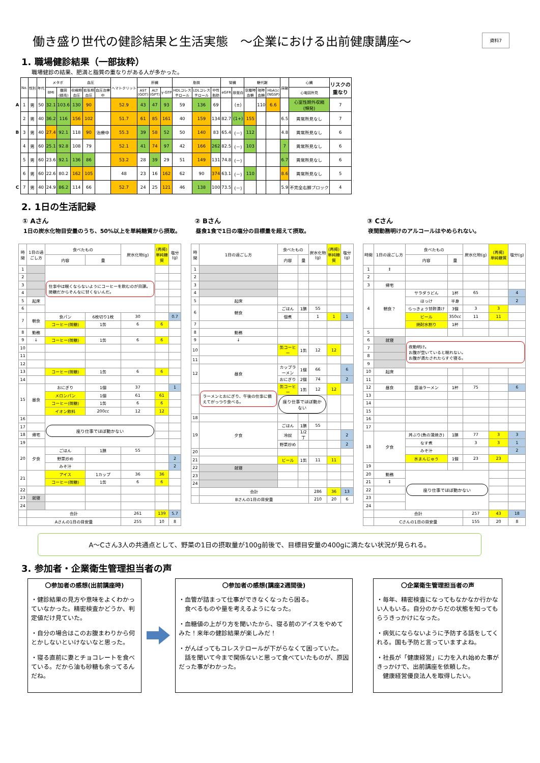働き盛り世代の健診結果と生活実態　～企業における出前健康講座～
資料7
1. 職場健診結果（一部抜粋）
職場健診の結果、肥満と脂質の重なりがある人が多かった。
| | No. | 性別 | 年代 | メタボ | | 血圧 | | | ヘマトクリット | 肝臓 | | | 脂質 | | | 腎臓 | | 糖代謝 | | | 尿酸 | 心臓 | リスクの 重なり |
| | | | | BMI | 腹囲 (臍高) | 収縮期 血圧 | 拡張期 血圧 | 血圧治療 中 | | AST (GOT) | ALT (GPT) | γ-GTP | HDLコレス テロール | LDLコレス テロール | 中性 脂肪 | eGFR | 尿蛋白 | 空腹時 血糖 | 随時 血糖 | HbA1c (NGSP) | | 心電図所見 | |
| A | 1 | 男 | 50 | 32.1 | 103.6 | 130 | 90 | | 52.9 | 43 | 47 | 93 | 59 | 136 | 69 | | (±) | | 110 | 6.6 | | 心室性期外収縮 (頻発) | 7 |
| | 2 | 男 | 40 | 36.2 | 116 | 156 | 102 | | 51.7 | 61 | 85 | 161 | 40 | 159 | 134 | 82.7 | (1+) | 155 | | | 6.5 | 異常所見なし | 7 |
| B | 3 | 男 | 40 | 27.4 | 92.1 | 118 | 90 | 治療中 | 55.3 | 39 | 58 | 52 | 50 | 140 | 83 | 65.4 | (－) | 112 | | | 4.8 | 異常所見なし | 6 |
| | 4 | 男 | 60 | 25.1 | 92.8 | 108 | 79 | | 52.1 | 41 | 74 | 97 | 42 | 166 | 262 | 82.5 | (－) | 103 | | | 7 | 異常所見なし | 6 |
| | 5 | 男 | 60 | 23.6 | 92.1 | 136 | 86 | | 53.2 | 28 | 39 | 29 | 51 | 149 | 131 | 74.8 | (－) | | | | 6.7 | 異常所見なし | 6 |
| | 6 | 男 | 60 | 22.6 | 80.2 | 162 | 105 | | 48 | 23 | 16 | 162 | 62 | 90 | 374 | 63.1 | (－) | 110 | | | 8.6 | 異常所見なし | 5 |
| C | 7 | 男 | 40 | 24.9 | 86.2 | 114 | 66 | | 52.7 | 24 | 25 | 121 | 46 | 138 | 100 | 73.5 | (－) | | | | 5.9 | 不完全右脚ブロック | 4 |
2. 1日の生活記録
① Aさん
1日の炭水化物目安量のうち、50%以上を単純糖質から摂取。
| 時間 | 1日の過ごし方 | 食べたもの | | 炭水化物(g) | (再掲) 単純糖質 | 塩分(g) |
| --- | --- | --- | --- | --- | --- | --- |
| | | 内容 | 量 | | | |
| 1 | | 仕事中は眠くならないようにコーヒーを飲むのが日課。微糖だからそんなに甘くないんだ。 | | | | |
| 2 | | | | | | |
| 3 | | | | | | |
| 4 | | | | | | |
| 5 | 起床 | | | | | |
| 6 | | | | | | |
| 7 | 朝食 | 食パン | 6枚切り1枚 | 30 | | 0.7 |
| | | コーヒー(微糖) | 1缶 | 6 | 6 | |
| 8 | 勤務 | | | | | |
| 9 | ↓ | コーヒー(微糖) | 1缶 | 6 | 6 | |
| 10 | | | | | | |
| 11 | | | | | | |
| 12 | | | | | | |
| 13 | | コーヒー(微糖) | 1缶 | 6 | 6 | |
| 14 | | | | | | |
| 15 | 昼食 | おにぎり | 1個 | 37 | | 1 |
| | | メロンパン | 1個 | 61 | 61 | |
| | | コーヒー(微糖) | 1缶 | 6 | 6 | |
| | | イオン飲料 | 200cc | 12 | 12 | |
| 16 | | 座り仕事でほぼ動かない | | | | |
| 17 | | | | | | |
| 18 | 帰宅 | | | | | |
| 19 | | | | | | |
| 20 | 夕食 | ごはん | 1膳 | 55 | | |
| | | 野菜炒め | | | | 2 |
| | | みそ汁 | | | | 2 |
| 21 | | アイス | 1カップ | 36 | 36 | |
| | | コーヒー(微糖) | 1缶 | 6 | 6 | |
| 22 | | | | | | |
| 23 | 就寝 | | | | | |
| 24 | | | | | | |
| | 合計 | | | 261 | 139 | 5.7 |
| | Aさんの1日の目安量 | | | 255 | 10 | 8 |
② Bさん
昼食1食で1日の塩分の目標量を超えて摂取。
| 時間 | 1日の過ごし方 | 食べたもの | | 炭水化物(g) | (再掲) 単純糖質 | 塩分(g) |
| --- | --- | --- | --- | --- | --- | --- |
| | | 内容 | 量 | | | |
| 1 | | | | | | |
| 2 | | | | | | |
| 3 | | | | | | |
| 4 | | | | | | |
| 5 | 起床 | | | | | |
| 6 | 朝食 | ごはん | 1膳 | 55 | | |
| | | 佃煮 | | 1 | 1 | 1 |
| 7 | | | | | | |
| 8 | 勤務 | | | | | |
| 9 | ↓ | | | | | |
| 10 | | 缶コーヒー | 1缶 | 12 | 12 | |
| 11 | | | | | | |
| 12 | 昼食 | カップラーメン | 1個 | 66 | | 6 |
| | | おにぎり | 2個 | 74 | | 2 |
| | ラーメンとおにぎり、午後の仕事に備えてがっつり食べる。 | 缶コーヒー | 1缶 | 12 | 12 | |
| | | 座り仕事でほぼ動かない | | | | |
| 18 | | | | | | |
| 19 | 夕食 | ごはん | 1膳 | 55 | | |
| | | 冷奴 | 1/2丁 | | | 2 |
| | | 野菜炒め | | | | 2 |
| 20 | | | | | | |
| 21 | | ビール | 1缶 | 11 | 11 | |
| 22 | 就寝 | | | | | |
| 23 | | | | | | |
| 24 | | | | | | |
| | 合計 | | | 286 | 36 | 13 |
| | Bさんの1日の目安量 | | | 210 | 20 | 6 |
③ Cさん
夜間勤務明けのアルコールはやめられない。
| 時間 | 1日の過ごし方 | 食べたもの | | 炭水化物(g) | (再掲) 単純糖質 | 塩分(g) |
| --- | --- | --- | --- | --- | --- | --- |
| | | 内容 | 量 | | | |
| 1 | ↕ | | | | | |
| 2 | | | | | | |
| 3 | 帰宅 | | | | | |
| 4 | 朝食？ | サラダうどん | 1杯 | 65 | | 4 |
| | | ほっけ | 半身 | | | 2 |
| | | らっきょう甘酢漬け | 3個 | 3 | 3 | |
| | | ビール | 350cc | 11 | 11 | |
| | | 焼酎水割り | 1杯 | | | |
| 5 | | | | | | |
| 6 | 就寝 | 夜勤明け。 お腹が空いていると眠れない。 お腹が満たされたらすぐ寝る。 | | | | |
| 7 | | | | | | |
| 8 | | | | | | |
| 9 | | | | | | |
| 10 | 起床 | | | | | |
| 11 | | | | | | |
| 12 | 昼食 | 醤油ラーメン | 1杯 | 75 | | 6 |
| 13 | | | | | | |
| 14 | | | | | | |
| 15 | | | | | | |
| 16 | | | | | | |
| 17 | | | | | | |
| 18 | 夕食 | 丼ぶり(魚の蒲焼き) | 1膳 | 77 | 3 | 3 |
| | | なす煮 | | 3 | 3 | 1 |
| | | みそ汁 | | | | 2 |
| | | 水まんじゅう | 1個 | 23 | 23 | |
| 19 | | | | | | |
| 20 | 勤務 | 座り仕事でほぼ動かない | | | | |
| 21 | ↕ | | | | | |
| 22 | | | | | | |
| 23 | | | | | | |
| 24 | | | | | | |
| | 合計 | | | 257 | 43 | 18 |
| | Cさんの1日の目安量 | | | 155 | 20 | 8 |
A～Cさん3人の共通点として、野菜の1日の摂取量が100g前後で、目標目安量の400gに満たない状況が見られる。
3. 参加者・企業衛生管理担当者の声
〇参加者の感想(出前講座時)
・健診結果の見方や意味をよくわかっていなかった。精密検査かどうか、判定値だけ見ていた。
・自分の場合はこのお腹まわりから何とかしないといけないなと思った。
・寝る直前に妻とチョコレートを食べている。だから油も砂糖も余ってるんだね。
〇参加者の感想(講座2週間後)
・血管が詰まって仕事ができなくなったら困る。
　食べるものや量を考えるようになった。
・血糖値の上がり方を聞いたから、寝る前のアイスをやめてみた！来年の健診結果が楽しみだ！
・がんばってもコレステロールが下がらなくて困っていた。
　話を聞いて今まで関係ないと思って食べていたものが、原因だった事がわかった。
〇企業衛生管理担当者の声
・毎年、精密検査になってもなかなか行かない人もいる。自分のからだの状態を知ってもらうきっかけになった。
・病気にならないように予防する話をしてくれる。国も予防と言っていますよね。
・社長が「健康経営」に力を入れ始めた事がきっかけで、出前講座を依頼した。
　健康経営優良法人を取得したい。